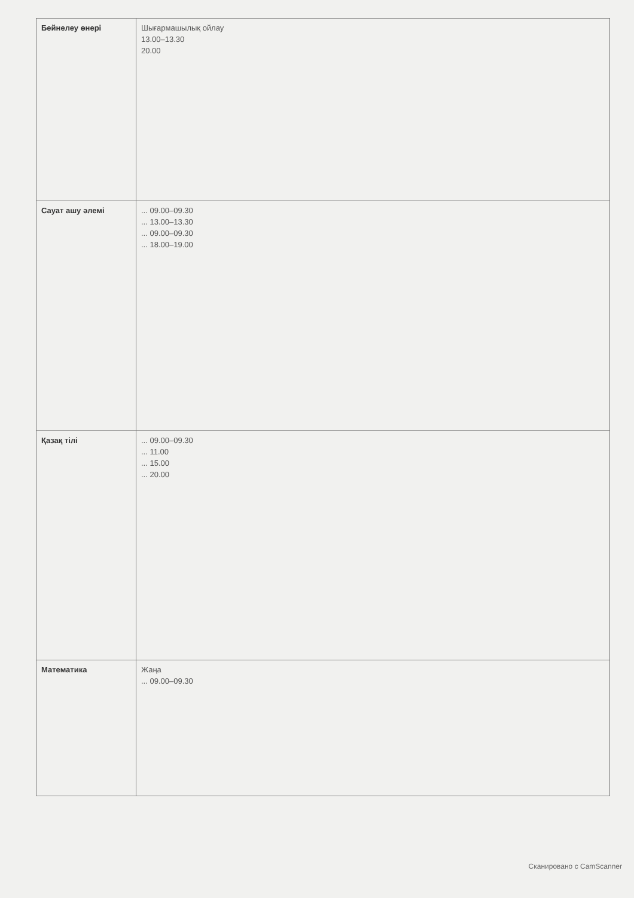| Бейнелеу өнері | Шығармашылық ойлау 13.00–13.30 20.00 |
| Сауат ашу әлемі | ... 09.00–09.30 ... 13.00–13.30 ... 09.00–09.30 ... 18.00–19.00 |
| Қазақ тілі | ... 09.00–09.30 ... 11.00 ... 15.00 ... 20.00 |
| Математика | Жаңа ... 09.00–09.30 |
Сканировано с CamScanner